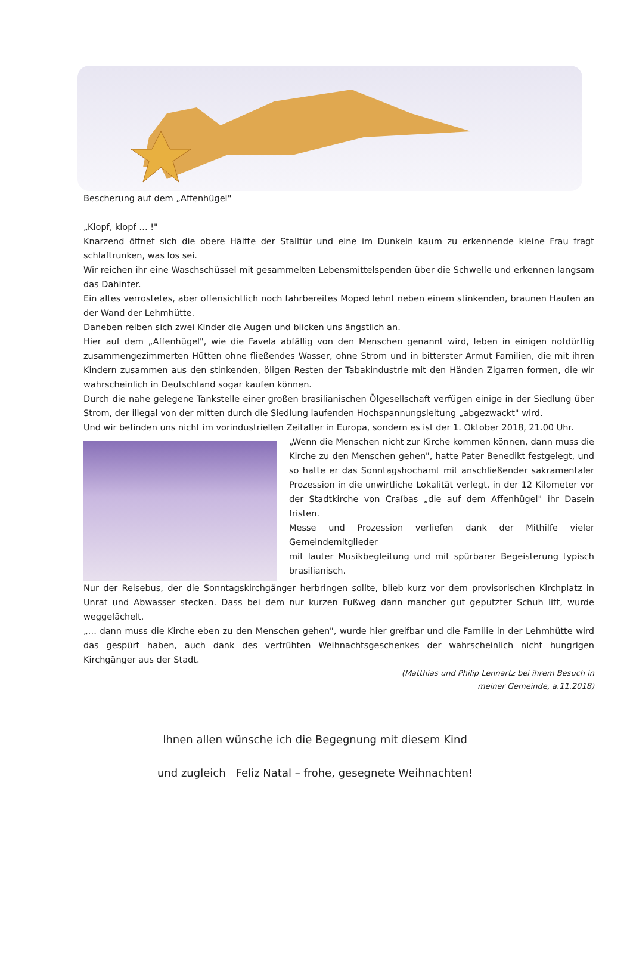Bescherung auf dem „Affenhügel"
„Klopf, klopf … !"
Knarzend öffnet sich die obere Hälfte der Stalltür und eine im Dunkeln kaum zu erkennende kleine Frau fragt schlaftrunken, was los sei.
Wir reichen ihr eine Waschschüssel mit gesammelten Lebensmittelspenden über die Schwelle und erkennen langsam das Dahinter.
Ein altes verrostetes, aber offensichtlich noch fahrbereites Moped lehnt neben einem stinkenden, braunen Haufen an der Wand der Lehmhütte.
Daneben reiben sich zwei Kinder die Augen und blicken uns ängstlich an.
Hier auf dem „Affenhügel", wie die Favela abfällig von den Menschen genannt wird, leben in einigen notdürftig zusammengezimmerten Hütten ohne fließendes Wasser, ohne Strom und in bitterster Armut Familien, die mit ihren Kindern zusammen aus den stinkenden, öligen Resten der Tabakindustrie mit den Händen Zigarren formen, die wir wahrscheinlich in Deutschland sogar kaufen können.
Durch die nahe gelegene Tankstelle einer großen brasilianischen Ölgesellschaft verfügen einige in der Siedlung über Strom, der illegal von der mitten durch die Siedlung laufenden Hochspannungsleitung „abgezwackt" wird.
Und wir befinden uns nicht im vorindustriellen Zeitalter in Europa, sondern es ist der 1. Oktober 2018, 21.00 Uhr.
„Wenn die Menschen nicht zur Kirche kommen können, dann muss die Kirche zu den Menschen gehen", hatte Pater Benedikt festgelegt, und so hatte er das Sonntagshochamt mit anschließender sakramentaler Prozession in die unwirtliche Lokalität verlegt, in der 12 Kilometer vor der Stadtkirche von Craíbas „die auf dem Affenhügel" ihr Dasein fristen.
Messe und Prozession verliefen dank der Mithilfe vieler Gemeindemitglieder
mit lauter Musikbegleitung und mit spürbarer Begeisterung typisch brasilianisch.
Nur der Reisebus, der die Sonntagskirchgänger herbringen sollte, blieb kurz vor dem provisorischen Kirchplatz in Unrat und Abwasser stecken. Dass bei dem nur kurzen Fußweg dann mancher gut geputzter Schuh litt, wurde weggelächelt.
„… dann muss die Kirche eben zu den Menschen gehen", wurde hier greifbar und die Familie in der Lehmhütte wird das gespürt haben, auch dank des verfrühten Weihnachtsgeschenkes der wahrscheinlich nicht hungrigen Kirchgänger aus der Stadt.
(Matthias und Philip Lennartz bei ihrem Besuch in
meiner Gemeinde, a.11.2018)
Ihnen allen wünsche ich die Begegnung mit diesem Kind
und zugleich Feliz Natal – frohe, gesegnete Weihnachten!